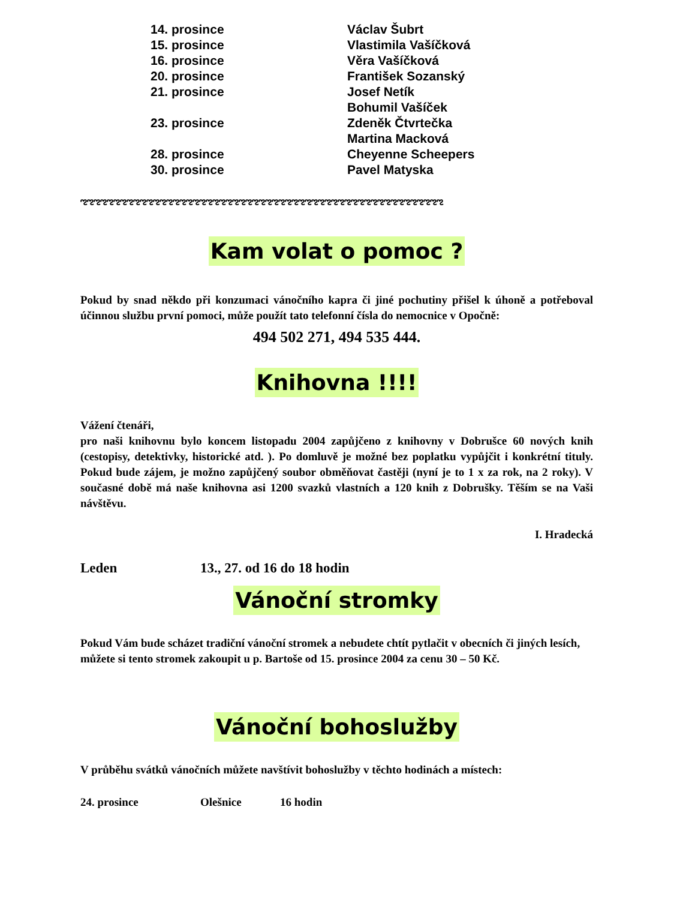| 14. prosince | Václav Šubrt |
| 15. prosince | Vlastimila Vašíčková |
| 16. prosince | Věra Vašíčková |
| 20. prosince | František Sozanský |
| 21. prosince | Josef Netík |
| | Bohumil Vašíček |
| 23. prosince | Zdeněk Čtvrtečka |
| | Martina Macková |
| 28. prosince | Cheyenne Scheepers |
| 30. prosince | Pavel Matyska |
ಌಌಌಌಌಌಌಌಌಌಌಌಌಌಌಌಌಌಌಌಌಌಌಌಌಌಌಌಌಌಌಌಌಌಌಌಌಌಌಌಌಌಌಌಌಌಌಌಌಌಌಌಌಌಌ
Kam volat o pomoc ?
Pokud by snad někdo při konzumaci vánočního kapra či jiné pochutiny přišel k úhoně a potřeboval účinnou službu první pomoci, může použít tato telefonní čísla do nemocnice v Opočně:
494 502 271, 494 535 444.
Knihovna !!!!
Vážení čtenáři,
pro naši knihovnu bylo koncem listopadu 2004 zapůjčeno z knihovny v Dobrušce 60 nových knih (cestopisy, detektivky, historické atd. ). Po domluvě je možné bez poplatku vypůjčit i konkrétní tituly. Pokud bude zájem, je možno zapůjčený soubor obměňovat častěji (nyní je to 1 x za rok, na 2 roky). V současné době má naše knihovna asi 1200 svazků vlastních a 120 knih z Dobrušky. Těším se na Vaši návštěvu.
I. Hradecká
Leden 13., 27. od 16 do 18 hodin
Vánoční stromky
Pokud Vám bude scházet tradiční vánoční stromek a nebudete chtít pytlačit v obecních či jiných lesích, můžete si tento stromek zakoupit u p. Bartoše od 15. prosince 2004 za cenu 30 – 50 Kč.
Vánoční bohoslužby
V průběhu svátků vánočních můžete navštívit bohoslužby v těchto hodinách a místech:
24. prosince Olešnice 16 hodin